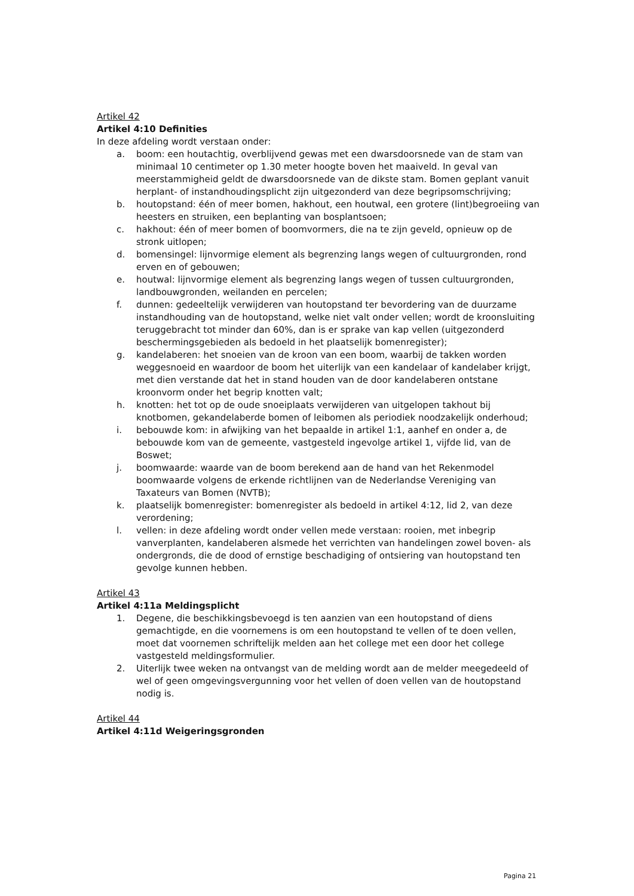Artikel 42
Artikel 4:10 Definities
In deze afdeling wordt verstaan onder:
a. boom: een houtachtig, overblijvend gewas met een dwarsdoorsnede van de stam van minimaal 10 centimeter op 1.30 meter hoogte boven het maaiveld. In geval van meerstammigheid geldt de dwarsdoorsnede van de dikste stam. Bomen geplant vanuit herplant- of instandhoudingsplicht zijn uitgezonderd van deze begripsomschrijving;
b. houtopstand: één of meer bomen, hakhout, een houtwal, een grotere (lint)begroeiing van heesters en struiken, een beplanting van bosplantsoen;
c. hakhout: één of meer bomen of boomvormers, die na te zijn geveld, opnieuw op de stronk uitlopen;
d. bomensingel: lijnvormige element als begrenzing langs wegen of cultuurgronden, rond erven en of gebouwen;
e. houtwal: lijnvormige element als begrenzing langs wegen of tussen cultuurgronden, landbouwgronden, weilanden en percelen;
f. dunnen: gedeeltelijk verwijderen van houtopstand ter bevordering van de duurzame instandhouding van de houtopstand, welke niet valt onder vellen; wordt de kroonsluiting teruggebracht tot minder dan 60%, dan is er sprake van kap vellen (uitgezonderd beschermingsgebieden als bedoeld in het plaatselijk bomenregister);
g. kandelaberen: het snoeien van de kroon van een boom, waarbij de takken worden weggesnoeid en waardoor de boom het uiterlijk van een kandelaar of kandelaber krijgt, met dien verstande dat het in stand houden van de door kandelaberen ontstane kroonvorm onder het begrip knotten valt;
h. knotten: het tot op de oude snoeiplaats verwijderen van uitgelopen takhout bij knotbomen, gekandelaberde bomen of leibomen als periodiek noodzakelijk onderhoud;
i. bebouwde kom: in afwijking van het bepaalde in artikel 1:1, aanhef en onder a, de bebouwde kom van de gemeente, vastgesteld ingevolge artikel 1, vijfde lid, van de Boswet;
j. boomwaarde: waarde van de boom berekend aan de hand van het Rekenmodel boomwaarde volgens de erkende richtlijnen van de Nederlandse Vereniging van Taxateurs van Bomen (NVTB);
k. plaatselijk bomenregister: bomenregister als bedoeld in artikel 4:12, lid 2, van deze verordening;
l. vellen: in deze afdeling wordt onder vellen mede verstaan: rooien, met inbegrip vanverplanten, kandelaberen alsmede het verrichten van handelingen zowel boven- als ondergronds, die de dood of ernstige beschadiging of ontsiering van houtopstand ten gevolge kunnen hebben.
Artikel 43
Artikel 4:11a Meldingsplicht
1. Degene, die beschikkingsbevoegd is ten aanzien van een houtopstand of diens gemachtigde, en die voornemens is om een houtopstand te vellen of te doen vellen, moet dat voornemen schriftelijk melden aan het college met een door het college vastgesteld meldingsformulier.
2. Uiterlijk twee weken na ontvangst van de melding wordt aan de melder meegedeeld of wel of geen omgevingsvergunning voor het vellen of doen vellen van de houtopstand nodig is.
Artikel 44
Artikel 4:11d Weigeringsgronden
Pagina 21